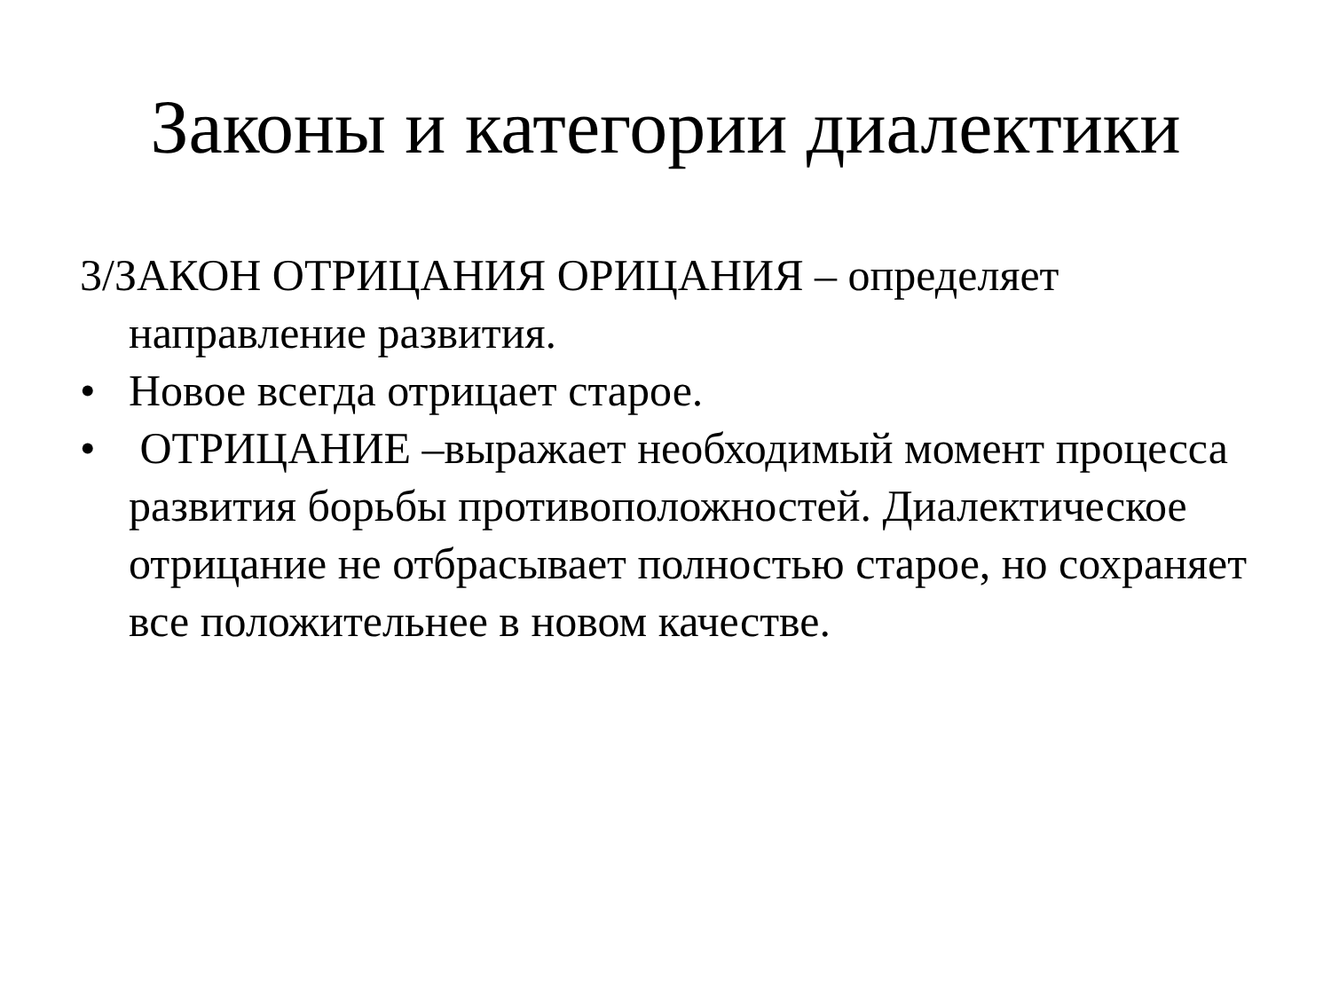Законы и категории диалектики
3/ЗАКОН ОТРИЦАНИЯ ОРИЦАНИЯ – определяет направление развития.
• Новое всегда отрицает старое.
• ОТРИЦАНИЕ –выражает необходимый момент процесса развития борьбы противоположностей. Диалектическое отрицание не отбрасывает полностью старое, но сохраняет все положительнее в новом качестве.